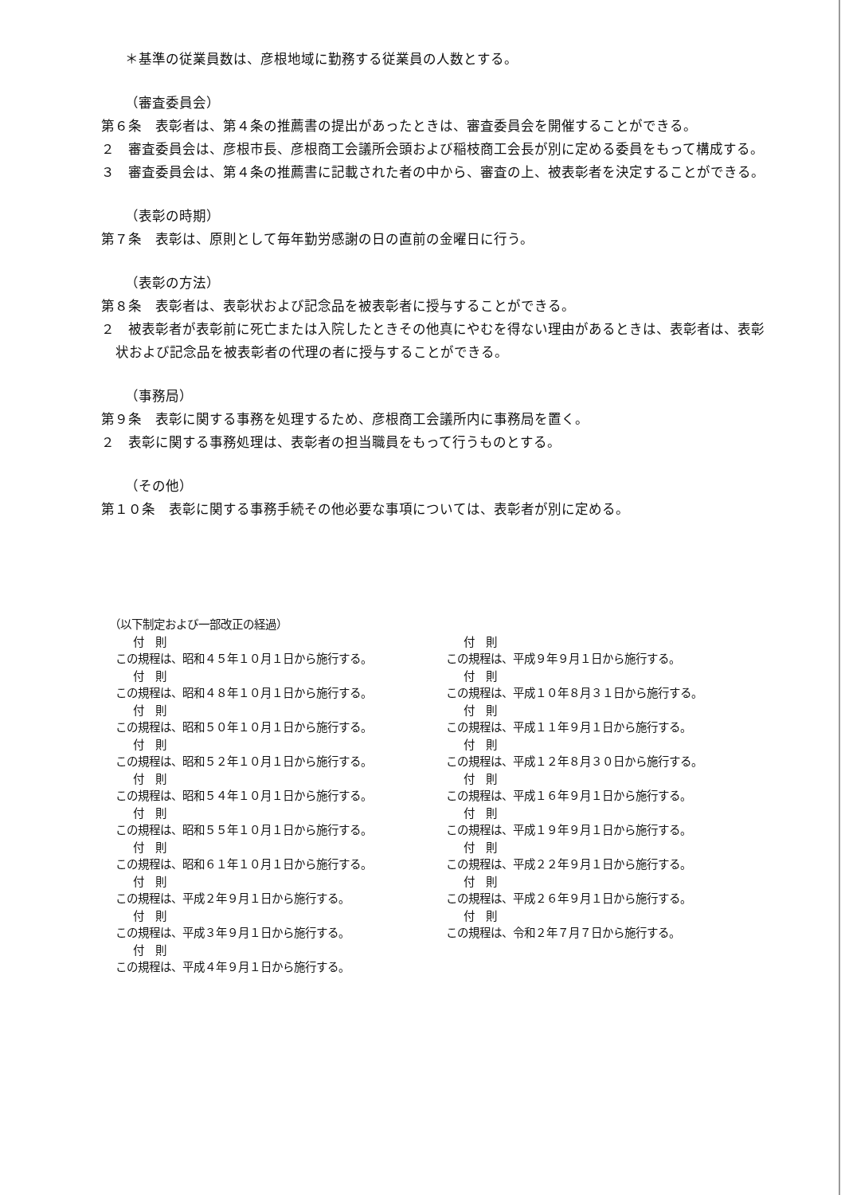＊基準の従業員数は、彦根地域に勤務する従業員の人数とする。
（審査委員会）
第６条　表彰者は、第４条の推薦書の提出があったときは、審査委員会を開催することができる。
２　審査委員会は、彦根市長、彦根商工会議所会頭および稲枝商工会長が別に定める委員をもって構成する。
３　審査委員会は、第４条の推薦書に記載された者の中から、審査の上、被表彰者を決定することができる。
（表彰の時期）
第７条　表彰は、原則として毎年勤労感謝の日の直前の金曜日に行う。
（表彰の方法）
第８条　表彰者は、表彰状および記念品を被表彰者に授与することができる。
２　被表彰者が表彰前に死亡または入院したときその他真にやむを得ない理由があるときは、表彰者は、表彰状および記念品を被表彰者の代理の者に授与することができる。
（事務局）
第９条　表彰に関する事務を処理するため、彦根商工会議所内に事務局を置く。
２　表彰に関する事務処理は、表彰者の担当職員をもって行うものとする。
（その他）
第１０条　表彰に関する事務手続その他必要な事項については、表彰者が別に定める。
（以下制定および一部改正の経過）
付　則
この規程は、昭和４５年１０月１日から施行する。
付　則
この規程は、昭和４８年１０月１日から施行する。
付　則
この規程は、昭和５０年１０月１日から施行する。
付　則
この規程は、昭和５２年１０月１日から施行する。
付　則
この規程は、昭和５４年１０月１日から施行する。
付　則
この規程は、昭和５５年１０月１日から施行する。
付　則
この規程は、昭和６１年１０月１日から施行する。
付　則
この規程は、平成２年９月１日から施行する。
付　則
この規程は、平成３年９月１日から施行する。
付　則
この規程は、平成４年９月１日から施行する。
付　則
この規程は、平成９年９月１日から施行する。
付　則
この規程は、平成１０年８月３１日から施行する。
付　則
この規程は、平成１１年９月１日から施行する。
付　則
この規程は、平成１２年８月３０日から施行する。
付　則
この規程は、平成１６年９月１日から施行する。
付　則
この規程は、平成１９年９月１日から施行する。
付　則
この規程は、平成２２年９月１日から施行する。
付　則
この規程は、平成２６年９月１日から施行する。
付　則
この規程は、令和２年７月７日から施行する。